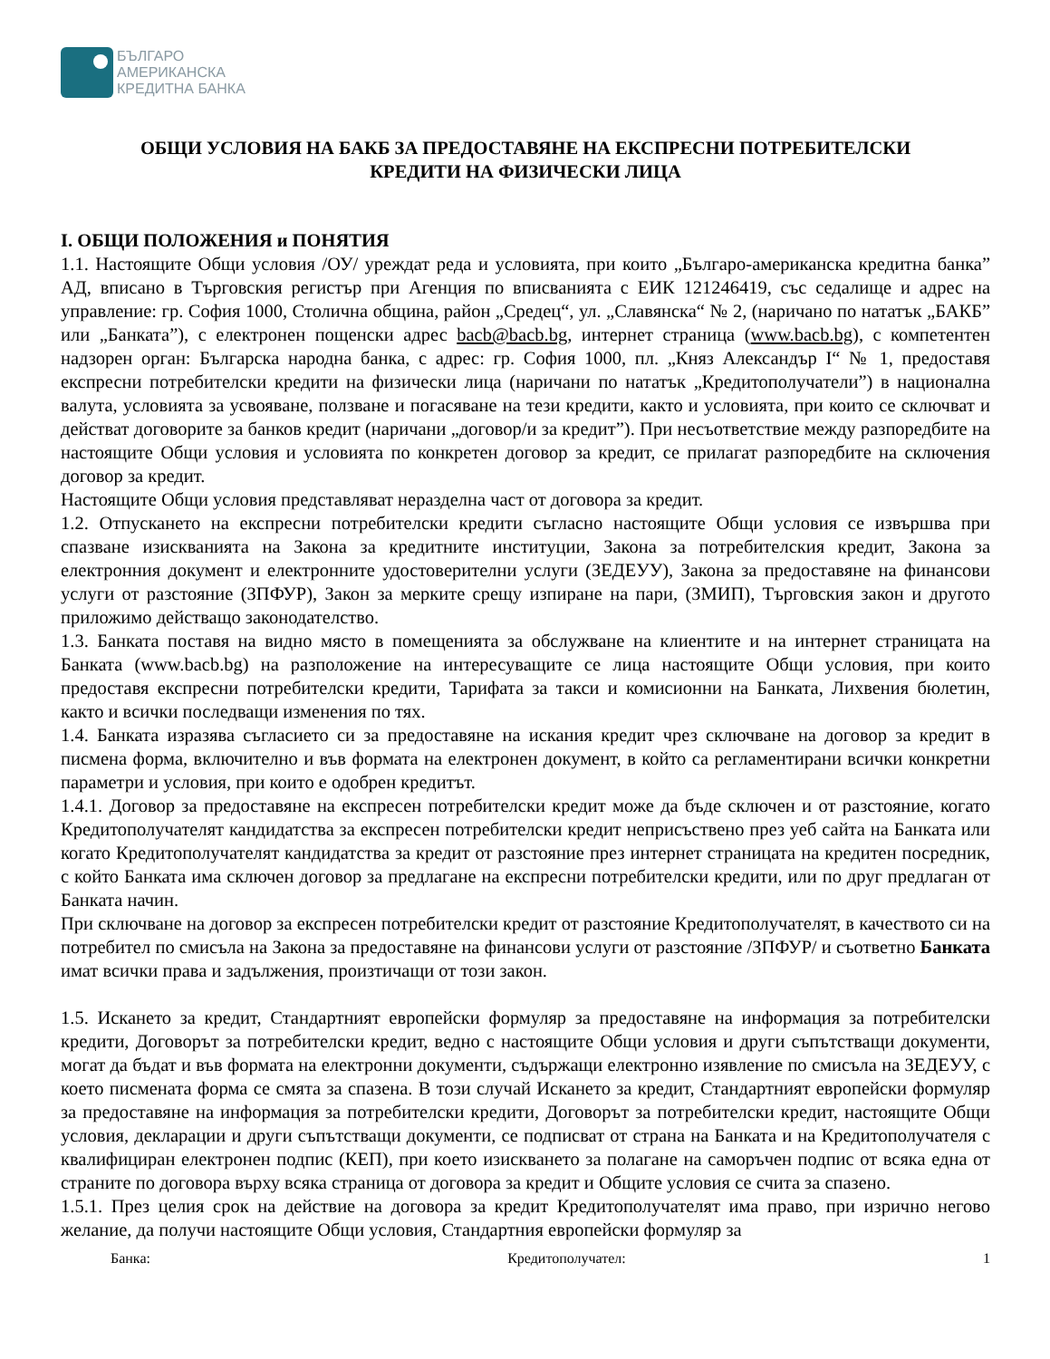БЪЛГАРО
АМЕРИКАНСКА
КРЕДИТНА БАНКА
ОБЩИ УСЛОВИЯ НА БАКБ ЗА ПРЕДОСТАВЯНЕ НА ЕКСПРЕСНИ ПОТРЕБИТЕЛСКИ
КРЕДИТИ НА ФИЗИЧЕСКИ ЛИЦА
I. ОБЩИ ПОЛОЖЕНИЯ и ПОНЯТИЯ
1.1. Настоящите Общи условия /ОУ/ уреждат реда и условията, при които „Българо-американска кредитна банка” АД, вписано в Търговския регистър при Агенция по вписванията с ЕИК 121246419, със седалище и адрес на управление: гр. София 1000, Столична община, район „Средец“, ул. „Славянска“ № 2, (наричано по нататък „БАКБ” или „Банката”), с електронен пощенски адрес bacb@bacb.bg, интернет страница (www.bacb.bg), с компетентен надзорен орган: Българска народна банка, с адрес: гр. София 1000, пл. „Княз Александър I“ № 1, предоставя експресни потребителски кредити на физически лица (наричани по нататък „Кредитополучатели”) в национална валута, условията за усвояване, ползване и погасяване на тези кредити, както и условията, при които се сключват и действат договорите за банков кредит (наричани „договор/и за кредит”). При несъответствие между разпоредбите на настоящите Общи условия и условията по конкретен договор за кредит, се прилагат разпоредбите на сключения договор за кредит.
Настоящите Общи условия представляват неразделна част от договора за кредит.
1.2. Отпускането на експресни потребителски кредити съгласно настоящите Общи условия се извършва при спазване изискванията на Закона за кредитните институции, Закона за потребителския кредит, Закона за електронния документ и електронните удостоверителни услуги (ЗЕДЕУУ), Закона за предоставяне на финансови услуги от разстояние (ЗПФУР), Закон за мерките срещу изпиране на пари, (ЗМИП), Търговския закон и другото приложимо действащо законодателство.
1.3. Банката поставя на видно място в помещенията за обслужване на клиентите и на интернет страницата на Банката (www.bacb.bg) на разположение на интересуващите се лица настоящите Общи условия, при които предоставя експресни потребителски кредити, Тарифата за такси и комисионни на Банката, Лихвения бюлетин, както и всички последващи изменения по тях.
1.4. Банката изразява съгласието си за предоставяне на искания кредит чрез сключване на договор за кредит в писмена форма, включително и във формата на електронен документ, в който са регламентирани всички конкретни параметри и условия, при които е одобрен кредитът.
1.4.1. Договор за предоставяне на експресен потребителски кредит може да бъде сключен и от разстояние, когато Кредитополучателят кандидатства за експресен потребителски кредит неприсъствено през уеб сайта на Банката или когато Кредитополучателят кандидатства за кредит от разстояние през интернет страницата на кредитен посредник, с който Банката има сключен договор за предлагане на експресни потребителски кредити, или по друг предлаган от Банката начин.
При сключване на договор за експресен потребителски кредит от разстояние Кредитополучателят, в качеството си на потребител по смисъла на Закона за предоставяне на финансови услуги от разстояние /ЗПФУР/ и съответно Банката имат всички права и задължения, произтичащи от този закон.
1.5. Искането за кредит, Стандартният европейски формуляр за предоставяне на информация за потребителски кредити, Договорът за потребителски кредит, ведно с настоящите Общи условия и други съпътстващи документи, могат да бъдат и във формата на електронни документи, съдържащи електронно изявление по смисъла на ЗЕДЕУУ, с което писмената форма се смята за спазена. В този случай Искането за кредит, Стандартният европейски формуляр за предоставяне на информация за потребителски кредити, Договорът за потребителски кредит, настоящите Общи условия, декларации и други съпътстващи документи, се подписват от страна на Банката и на Кредитополучателя с квалифициран електронен подпис (КЕП), при което изискването за полагане на саморъчен подпис от всяка една от страните по договора върху всяка страница от договора за кредит и Общите условия се счита за спазено.
1.5.1. През целия срок на действие на договора за кредит Кредитополучателят има право, при изрично негово желание, да получи настоящите Общи условия, Стандартния европейски формуляр за
Банка: Кредитополучател: 1